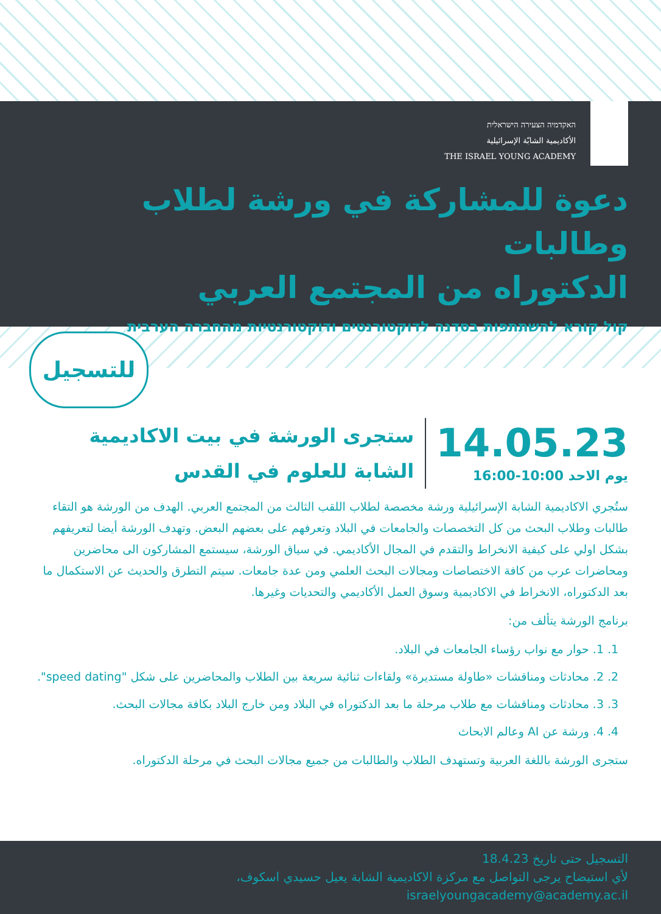האקדמיה הצעירה הישראלית
الأكاديمية الشابّة الإسرائيلية
THE ISRAEL YOUNG ACADEMY
دعوة للمشاركة في ورشة لطلاب وطالبات
الدكتوراه من المجتمع العربي
קול קורא להשתתפות בסדנה לדוקטורנטים ודוקטורנטיות מהחברה הערבית
للتسجيل
14.05.23
يوم الاحد 10:00-16:00
ستجرى الورشة في بيت الاكاديمية
الشابة للعلوم في القدس
ستُجري الاكاديمية الشابة الإسرائيلية ورشة مخصصة لطلاب اللقب الثالث من المجتمع العربي. الهدف من الورشة هو التقاء طالبات وطلاب البحث من كل التخصصات والجامعات في البلاد وتعرفهم على بعضهم البعض. وتهدف الورشة أيضا لتعريفهم بشكل اولي على كيفية الانخراط والتقدم في المجال الأكاديمي. في سياق الورشة، سيستمع المشاركون الى محاضرين ومحاضرات عرب من كافة الاختصاصات ومجالات البحث العلمي ومن عدة جامعات. سيتم التطرق والحديث عن الاستكمال ما بعد الدكتوراه، الانخراط في الاكاديمية وسوق العمل الأكاديمي والتحديات وغيرها.
برنامج الورشة يتألف من:
1. 1. حوار مع نواب رؤساء الجامعات في البلاد.
2. 2. محادثات ومناقشات «طاولة مستديرة» ولقاءات ثنائية سريعة بين الطلاب والمحاضرين على شكل "speed dating".
3. 3. محادثات ومناقشات مع طلاب مرحلة ما بعد الدكتوراه في البلاد ومن خارج البلاد بكافة مجالات البحث.
4. 4. ورشة عن AI وعالم الابحاث
ستجرى الورشة باللغة العربية وتستهدف الطلاب والطالبات من جميع مجالات البحث في مرحلة الدكتوراه.
التسجيل حتى تاريخ 18.4.23
لأي استيضاح يرجى التواصل مع مركزة الاكاديمية الشابة يعيل حسيدي اسكوف،
israelyoungacademy@academy.ac.il